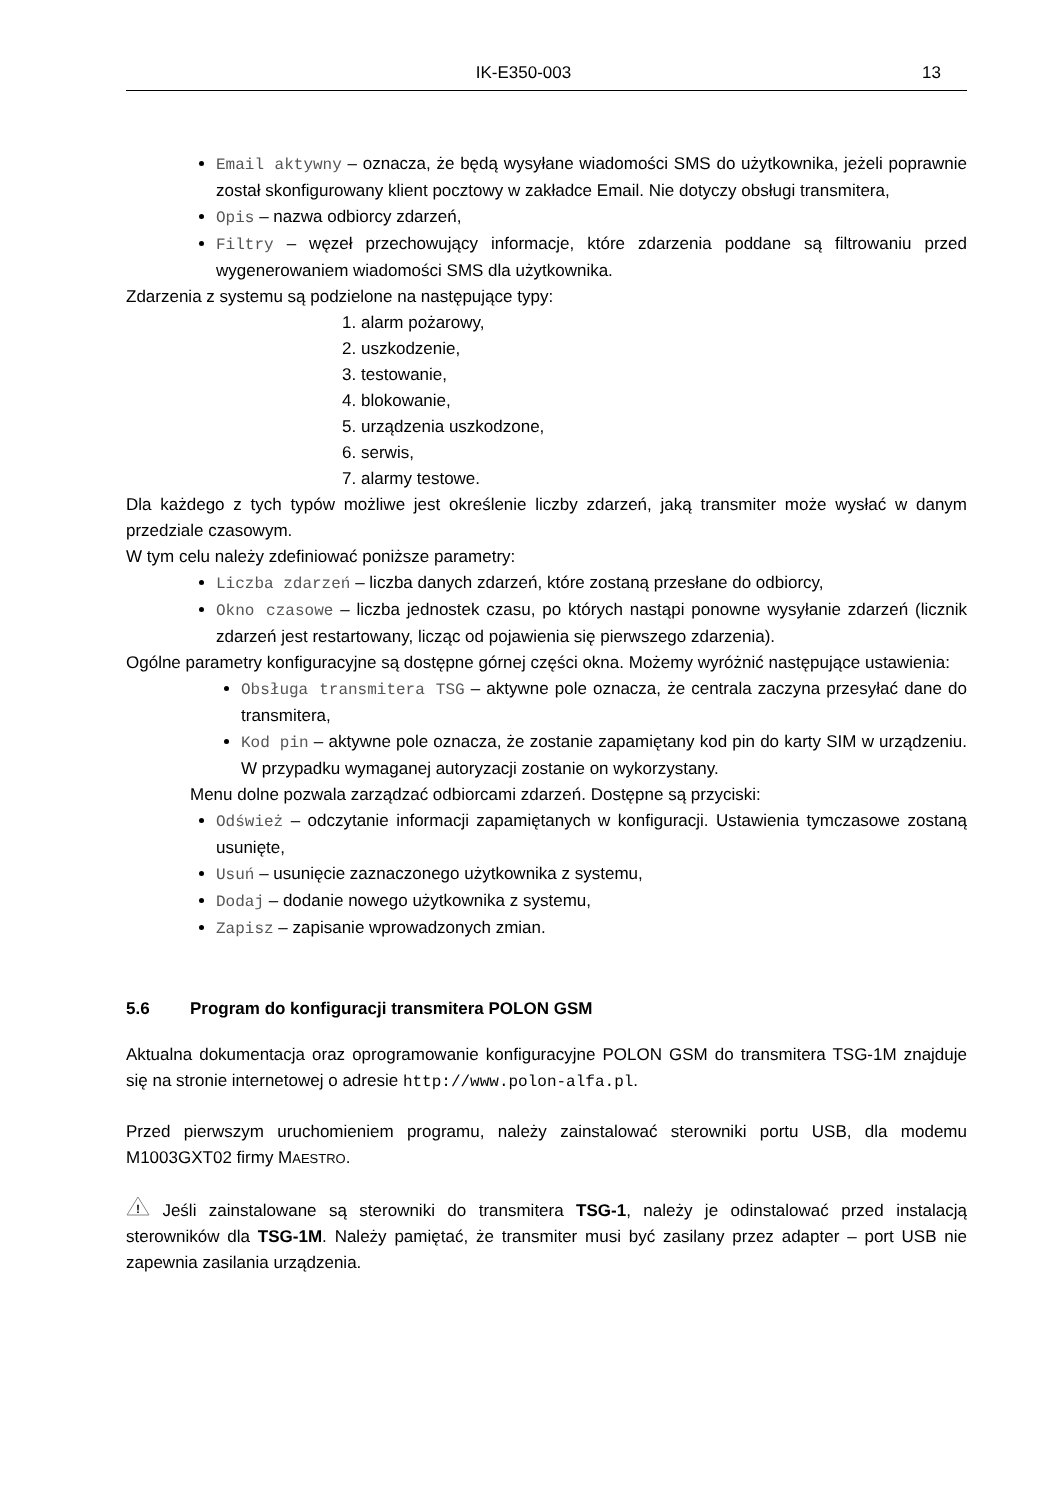IK-E350-003 13
Email aktywny – oznacza, że będą wysyłane wiadomości SMS do użytkownika, jeżeli poprawnie został skonfigurowany klient pocztowy w zakładce Email. Nie dotyczy obsługi transmitera,
Opis – nazwa odbiorcy zdarzeń,
Filtry – węzeł przechowujący informacje, które zdarzenia poddane są filtrowaniu przed wygenerowaniem wiadomości SMS dla użytkownika.
Zdarzenia z systemu są podzielone na następujące typy:
1. alarm pożarowy,
2. uszkodzenie,
3. testowanie,
4. blokowanie,
5. urządzenia uszkodzone,
6. serwis,
7. alarmy testowe.
Dla każdego z tych typów możliwe jest określenie liczby zdarzeń, jaką transmiter może wysłać w danym przedziale czasowym.
W tym celu należy zdefiniować poniższe parametry:
Liczba zdarzeń – liczba danych zdarzeń, które zostaną przesłane do odbiorcy,
Okno czasowe – liczba jednostek czasu, po których nastąpi ponowne wysyłanie zdarzeń (licznik zdarzeń jest restartowany, licząc od pojawienia się pierwszego zdarzenia).
Ogólne parametry konfiguracyjne są dostępne górnej części okna. Możemy wyróżnić następujące ustawienia:
Obsługa transmitera TSG – aktywne pole oznacza, że centrala zaczyna przesyłać dane do transmitera,
Kod pin – aktywne pole oznacza, że zostanie zapamiętany kod pin do karty SIM w urządzeniu. W przypadku wymaganej autoryzacji zostanie on wykorzystany.
Menu dolne pozwala zarządzać odbiorcami zdarzeń. Dostępne są przyciski:
Odśwież – odczytanie informacji zapamiętanych w konfiguracji. Ustawienia tymczasowe zostaną usunięte,
Usuń – usunięcie zaznaczonego użytkownika z systemu,
Dodaj – dodanie nowego użytkownika z systemu,
Zapisz – zapisanie wprowadzonych zmian.
5.6 Program do konfiguracji transmitera POLON GSM
Aktualna dokumentacja oraz oprogramowanie konfiguracyjne POLON GSM do transmitera TSG-1M znajduje się na stronie internetowej o adresie http://www.polon-alfa.pl.
Przed pierwszym uruchomieniem programu, należy zainstalować sterowniki portu USB, dla modemu M1003GXT02 firmy MAESTRO.
!
Jeśli zainstalowane są sterowniki do transmitera TSG-1, należy je odinstalować przed instalacją sterowników dla TSG-1M. Należy pamiętać, że transmiter musi być zasilany przez adapter – port USB nie zapewnia zasilania urządzenia.